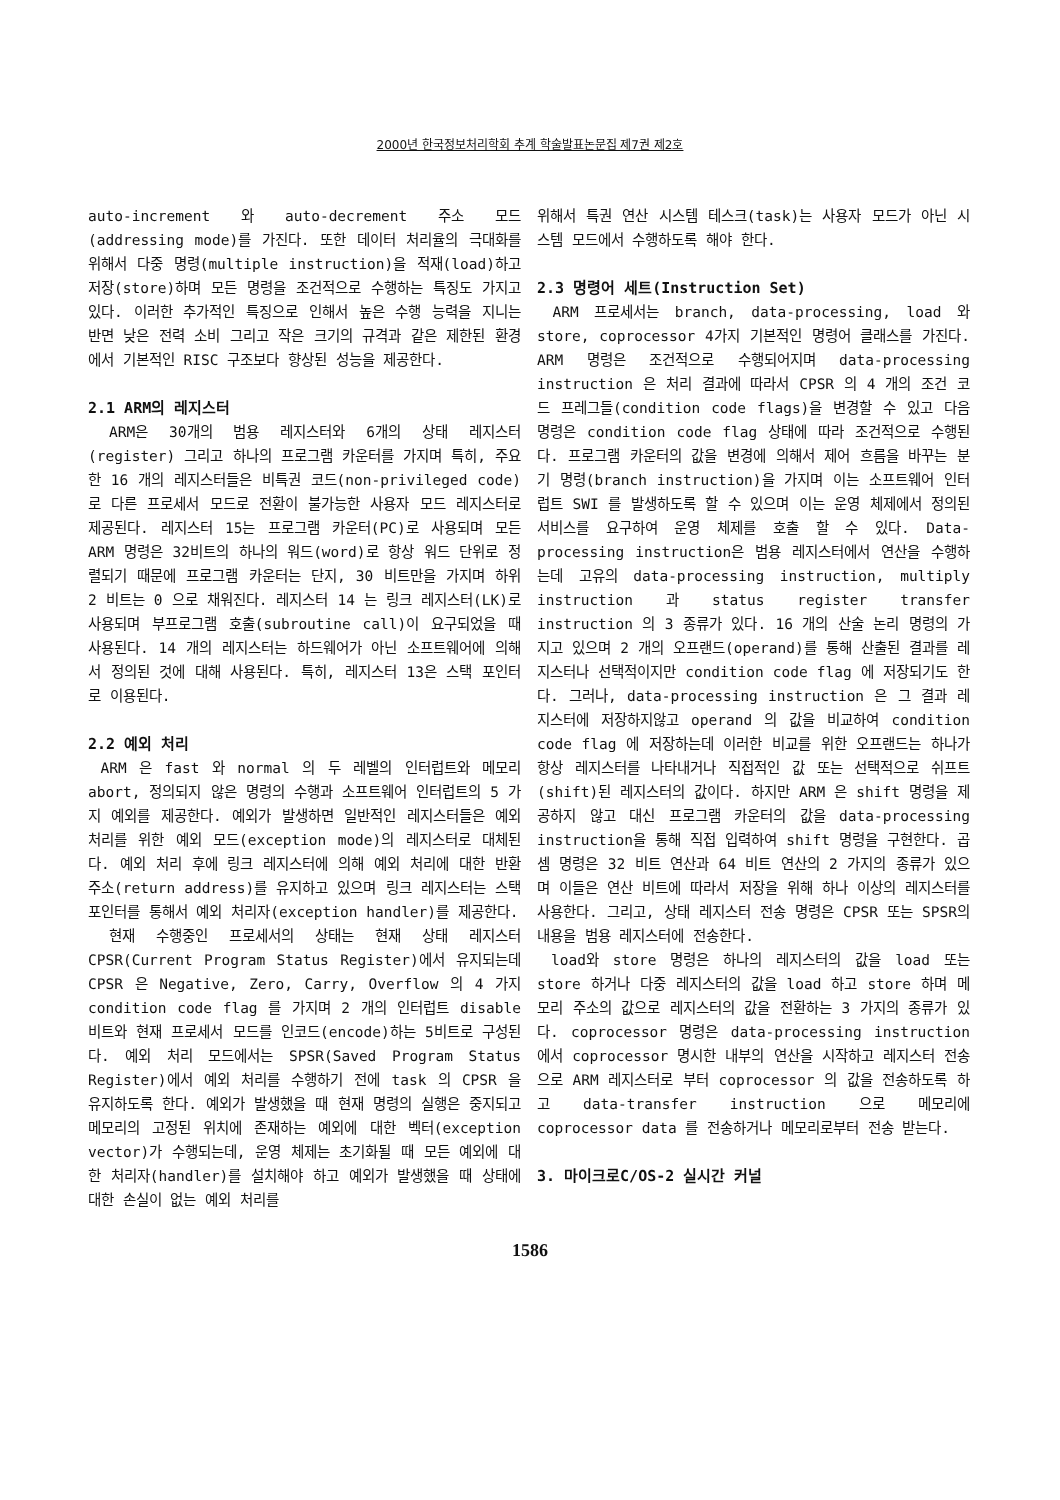2000년 한국정보처리학회 추계 학술발표논문집 제7권 제2호
auto-increment 와 auto-decrement 주소 모드(addressing mode)를 가진다. 또한 데이터 처리율의 극대화를 위해서 다중 명령(multiple instruction)을 적재(load)하고 저장(store)하며 모든 명령을 조건적으로 수행하는 특징도 가지고 있다. 이러한 추가적인 특징으로 인해서 높은 수행 능력을 지니는 반면 낮은 전력 소비 그리고 작은 크기의 규격과 같은 제한된 환경에서 기본적인 RISC 구조보다 향상된 성능을 제공한다.
2.1 ARM의 레지스터
ARM은 30개의 범용 레지스터와 6개의 상태 레지스터(register) 그리고 하나의 프로그램 카운터를 가지며 특히, 주요한 16 개의 레지스터들은 비특권 코드(non-privileged code)로 다른 프로세서 모드로 전환이 불가능한 사용자 모드 레지스터로 제공된다. 레지스터 15는 프로그램 카운터(PC)로 사용되며 모든 ARM 명령은 32비트의 하나의 워드(word)로 항상 워드 단위로 정렬되기 때문에 프로그램 카운터는 단지, 30 비트만을 가지며 하위 2 비트는 0 으로 채워진다. 레지스터 14 는 링크 레지스터(LK)로 사용되며 부프로그램 호출(subroutine call)이 요구되었을 때 사용된다. 14 개의 레지스터는 하드웨어가 아닌 소프트웨어에 의해서 정의된 것에 대해 사용된다. 특히, 레지스터 13은 스택 포인터로 이용된다.
2.2 예외 처리
ARM 은 fast 와 normal 의 두 레벨의 인터럽트와 메모리 abort, 정의되지 않은 명령의 수행과 소프트웨어 인터럽트의 5 가지 예외를 제공한다. 예외가 발생하면 일반적인 레지스터들은 예외 처리를 위한 예외 모드(exception mode)의 레지스터로 대체된다. 예외 처리 후에 링크 레지스터에 의해 예외 처리에 대한 반환 주소(return address)를 유지하고 있으며 링크 레지스터는 스택 포인터를 통해서 예외 처리자(exception handler)를 제공한다.
현재 수행중인 프로세서의 상태는 현재 상태 레지스터 CPSR(Current Program Status Register)에서 유지되는데 CPSR 은 Negative, Zero, Carry, Overflow 의 4 가지 condition code flag 를 가지며 2 개의 인터럽트 disable 비트와 현재 프로세서 모드를 인코드(encode)하는 5비트로 구성된다. 예외 처리 모드에서는 SPSR(Saved Program Status Register)에서 예외 처리를 수행하기 전에 task 의 CPSR 을 유지하도록 한다. 예외가 발생했을 때 현재 명령의 실행은 중지되고 메모리의 고정된 위치에 존재하는 예외에 대한 벡터(exception vector)가 수행되는데, 운영 체제는 초기화될 때 모든 예외에 대한 처리자(handler)를 설치해야 하고 예외가 발생했을 때 상태에 대한 손실이 없는 예외 처리를
위해서 특권 연산 시스템 테스크(task)는 사용자 모드가 아닌 시스템 모드에서 수행하도록 해야 한다.
2.3 명령어 세트(Instruction Set)
ARM 프로세서는 branch, data-processing, load 와 store, coprocessor 4가지 기본적인 명령어 클래스를 가진다. ARM 명령은 조건적으로 수행되어지며 data-processing instruction 은 처리 결과에 따라서 CPSR 의 4 개의 조건 코드 프레그들(condition code flags)을 변경할 수 있고 다음 명령은 condition code flag 상태에 따라 조건적으로 수행된다. 프로그램 카운터의 값을 변경에 의해서 제어 흐름을 바꾸는 분기 명령(branch instruction)을 가지며 이는 소프트웨어 인터럽트 SWI 를 발생하도록 할 수 있으며 이는 운영 체제에서 정의된 서비스를 요구하여 운영 체제를 호출 할 수 있다. Data-processing instruction은 범용 레지스터에서 연산을 수행하는데 고유의 data-processing instruction, multiply instruction 과 status register transfer instruction 의 3 종류가 있다. 16 개의 산술 논리 명령의 가지고 있으며 2 개의 오프랜드(operand)를 통해 산출된 결과를 레지스터나 선택적이지만 condition code flag 에 저장되기도 한다. 그러나, data-processing instruction 은 그 결과 레지스터에 저장하지않고 operand 의 값을 비교하여 condition code flag 에 저장하는데 이러한 비교를 위한 오프랜드는 하나가 항상 레지스터를 나타내거나 직접적인 값 또는 선택적으로 쉬프트(shift)된 레지스터의 값이다. 하지만 ARM 은 shift 명령을 제공하지 않고 대신 프로그램 카운터의 값을 data-processing instruction을 통해 직접 입력하여 shift 명령을 구현한다. 곱셈 명령은 32 비트 연산과 64 비트 연산의 2 가지의 종류가 있으며 이들은 연산 비트에 따라서 저장을 위해 하나 이상의 레지스터를 사용한다. 그리고, 상태 레지스터 전송 명령은 CPSR 또는 SPSR의 내용을 범용 레지스터에 전송한다.
load와 store 명령은 하나의 레지스터의 값을 load 또는 store 하거나 다중 레지스터의 값을 load 하고 store 하며 메모리 주소의 값으로 레지스터의 값을 전환하는 3 가지의 종류가 있다. coprocessor 명령은 data-processing instruction 에서 coprocessor 명시한 내부의 연산을 시작하고 레지스터 전송으로 ARM 레지스터로 부터 coprocessor 의 값을 전송하도록 하고 data-transfer instruction 으로 메모리에 coprocessor data 를 전송하거나 메모리로부터 전송 받는다.
3. 마이크로C/OS-2 실시간 커널
1586